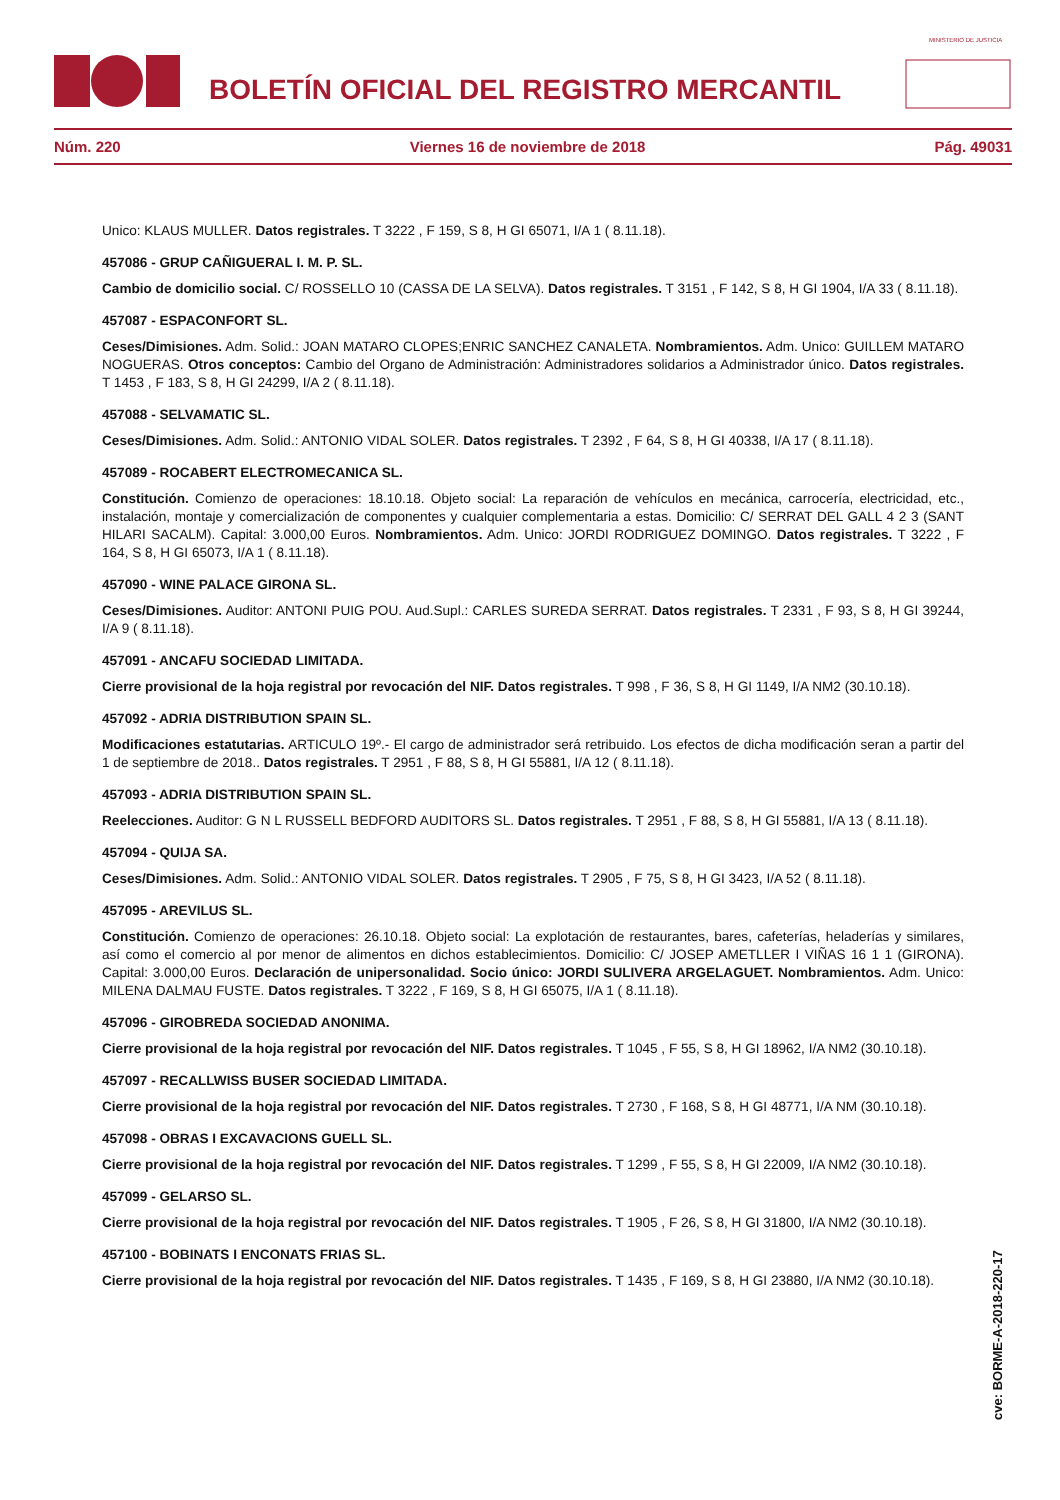BOLETÍN OFICIAL DEL REGISTRO MERCANTIL
MINISTERIO DE JUSTICIA
Núm. 220 Viernes 16 de noviembre de 2018 Pág. 49031
Unico: KLAUS MULLER. Datos registrales. T 3222 , F 159, S 8, H GI 65071, I/A 1 ( 8.11.18).
457086 - GRUP CAÑIGUERAL I. M. P. SL.
Cambio de domicilio social. C/ ROSSELLO 10 (CASSA DE LA SELVA). Datos registrales. T 3151 , F 142, S 8, H GI 1904, I/A 33 ( 8.11.18).
457087 - ESPACONFORT SL.
Ceses/Dimisiones. Adm. Solid.: JOAN MATARO CLOPES;ENRIC SANCHEZ CANALETA. Nombramientos. Adm. Unico: GUILLEM MATARO NOGUERAS. Otros conceptos: Cambio del Organo de Administración: Administradores solidarios a Administrador único. Datos registrales. T 1453 , F 183, S 8, H GI 24299, I/A 2 ( 8.11.18).
457088 - SELVAMATIC SL.
Ceses/Dimisiones. Adm. Solid.: ANTONIO VIDAL SOLER. Datos registrales. T 2392 , F 64, S 8, H GI 40338, I/A 17 ( 8.11.18).
457089 - ROCABERT ELECTROMECANICA SL.
Constitución. Comienzo de operaciones: 18.10.18. Objeto social: La reparación de vehículos en mecánica, carrocería, electricidad, etc., instalación, montaje y comercialización de componentes y cualquier complementaria a estas. Domicilio: C/ SERRAT DEL GALL 4 2 3 (SANT HILARI SACALM). Capital: 3.000,00 Euros. Nombramientos. Adm. Unico: JORDI RODRIGUEZ DOMINGO. Datos registrales. T 3222 , F 164, S 8, H GI 65073, I/A 1 ( 8.11.18).
457090 - WINE PALACE GIRONA SL.
Ceses/Dimisiones. Auditor: ANTONI PUIG POU. Aud.Supl.: CARLES SUREDA SERRAT. Datos registrales. T 2331 , F 93, S 8, H GI 39244, I/A 9 ( 8.11.18).
457091 - ANCAFU SOCIEDAD LIMITADA.
Cierre provisional de la hoja registral por revocación del NIF. Datos registrales. T 998 , F 36, S 8, H GI 1149, I/A NM2 (30.10.18).
457092 - ADRIA DISTRIBUTION SPAIN SL.
Modificaciones estatutarias. ARTICULO 19º.- El cargo de administrador será retribuido. Los efectos de dicha modificación seran a partir del 1 de septiembre de 2018.. Datos registrales. T 2951 , F 88, S 8, H GI 55881, I/A 12 ( 8.11.18).
457093 - ADRIA DISTRIBUTION SPAIN SL.
Reelecciones. Auditor: G N L RUSSELL BEDFORD AUDITORS SL. Datos registrales. T 2951 , F 88, S 8, H GI 55881, I/A 13 ( 8.11.18).
457094 - QUIJA SA.
Ceses/Dimisiones. Adm. Solid.: ANTONIO VIDAL SOLER. Datos registrales. T 2905 , F 75, S 8, H GI 3423, I/A 52 ( 8.11.18).
457095 - AREVILUS SL.
Constitución. Comienzo de operaciones: 26.10.18. Objeto social: La explotación de restaurantes, bares, cafeterías, heladerías y similares, así como el comercio al por menor de alimentos en dichos establecimientos. Domicilio: C/ JOSEP AMETLLER I VIÑAS 16 1 1 (GIRONA). Capital: 3.000,00 Euros. Declaración de unipersonalidad. Socio único: JORDI SULIVERA ARGELAGUET. Nombramientos. Adm. Unico: MILENA DALMAU FUSTE. Datos registrales. T 3222 , F 169, S 8, H GI 65075, I/A 1 ( 8.11.18).
457096 - GIROBREDA SOCIEDAD ANONIMA.
Cierre provisional de la hoja registral por revocación del NIF. Datos registrales. T 1045 , F 55, S 8, H GI 18962, I/A NM2 (30.10.18).
457097 - RECALLWISS BUSER SOCIEDAD LIMITADA.
Cierre provisional de la hoja registral por revocación del NIF. Datos registrales. T 2730 , F 168, S 8, H GI 48771, I/A NM (30.10.18).
457098 - OBRAS I EXCAVACIONS GUELL SL.
Cierre provisional de la hoja registral por revocación del NIF. Datos registrales. T 1299 , F 55, S 8, H GI 22009, I/A NM2 (30.10.18).
457099 - GELARSO SL.
Cierre provisional de la hoja registral por revocación del NIF. Datos registrales. T 1905 , F 26, S 8, H GI 31800, I/A NM2 (30.10.18).
457100 - BOBINATS I ENCONATS FRIAS SL.
Cierre provisional de la hoja registral por revocación del NIF. Datos registrales. T 1435 , F 169, S 8, H GI 23880, I/A NM2 (30.10.18).
cve: BORME-A-2018-220-17